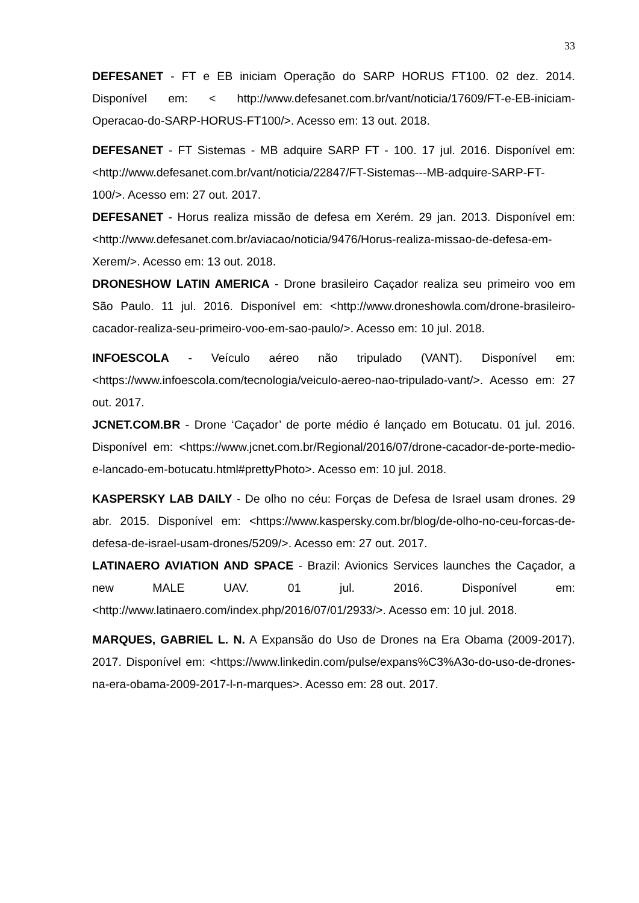33
DEFESANET - FT e EB iniciam Operação do SARP HORUS FT100. 02 dez. 2014. Disponível em: < http://www.defesanet.com.br/vant/noticia/17609/FT-e-EB-iniciam-Operacao-do-SARP-HORUS-FT100/>. Acesso em: 13 out. 2018.
DEFESANET - FT Sistemas - MB adquire SARP FT - 100. 17 jul. 2016. Disponível em: <http://www.defesanet.com.br/vant/noticia/22847/FT-Sistemas---MB-adquire-SARP-FT-100/>. Acesso em: 27 out. 2017.
DEFESANET - Horus realiza missão de defesa em Xerém. 29 jan. 2013. Disponível em: <http://www.defesanet.com.br/aviacao/noticia/9476/Horus-realiza-missao-de-defesa-em-Xerem/>. Acesso em: 13 out. 2018.
DRONESHOW LATIN AMERICA - Drone brasileiro Caçador realiza seu primeiro voo em São Paulo. 11 jul. 2016. Disponível em: <http://www.droneshowla.com/drone-brasileiro-cacador-realiza-seu-primeiro-voo-em-sao-paulo/>. Acesso em: 10 jul. 2018.
INFOESCOLA - Veículo aéreo não tripulado (VANT). Disponível em: <https://www.infoescola.com/tecnologia/veiculo-aereo-nao-tripulado-vant/>. Acesso em: 27 out. 2017.
JCNET.COM.BR - Drone ‘Caçador’ de porte médio é lançado em Botucatu. 01 jul. 2016. Disponível em: <https://www.jcnet.com.br/Regional/2016/07/drone-cacador-de-porte-medio-e-lancado-em-botucatu.html#prettyPhoto>. Acesso em: 10 jul. 2018.
KASPERSKY LAB DAILY - De olho no céu: Forças de Defesa de Israel usam drones. 29 abr. 2015. Disponível em: <https://www.kaspersky.com.br/blog/de-olho-no-ceu-forcas-de-defesa-de-israel-usam-drones/5209/>. Acesso em: 27 out. 2017.
LATINAERO AVIATION AND SPACE - Brazil: Avionics Services launches the Caçador, a new MALE UAV. 01 jul. 2016. Disponível em: <http://www.latinaero.com/index.php/2016/07/01/2933/>. Acesso em: 10 jul. 2018.
MARQUES, GABRIEL L. N. A Expansão do Uso de Drones na Era Obama (2009-2017). 2017. Disponível em: <https://www.linkedin.com/pulse/expans%C3%A3o-do-uso-de-drones-na-era-obama-2009-2017-l-n-marques>. Acesso em: 28 out. 2017.